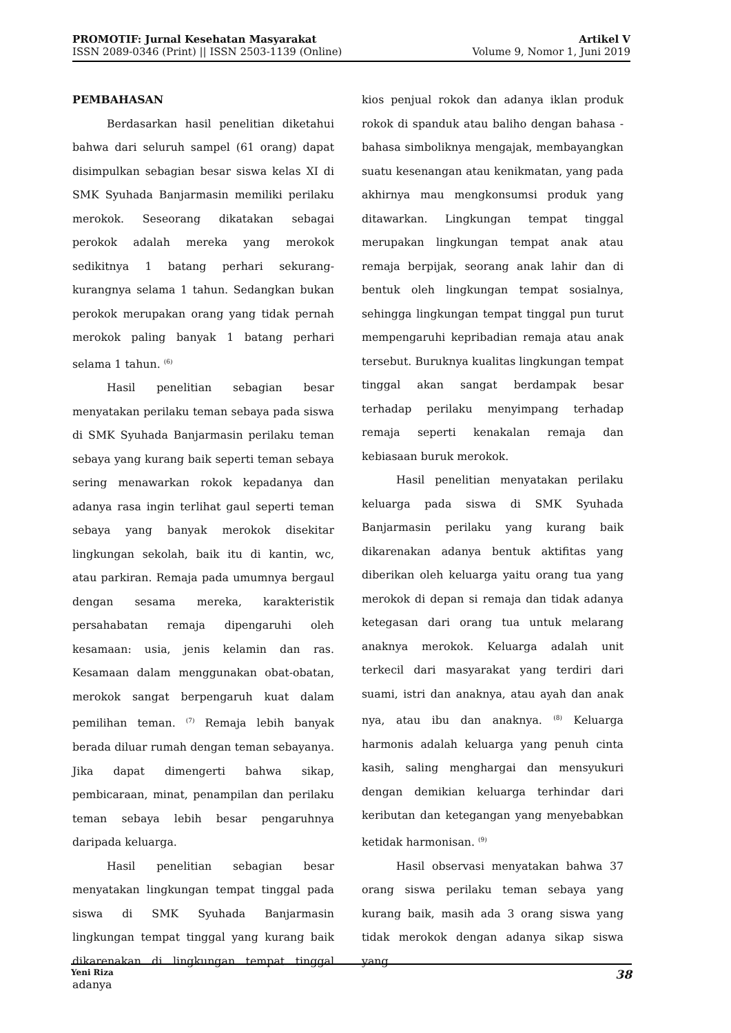PROMOTIF: Jurnal Kesehatan Masyarakat
ISSN 2089-0346 (Print) || ISSN 2503-1139 (Online)
Artikel V
Volume 9, Nomor 1, Juni 2019
PEMBAHASAN
Berdasarkan hasil penelitian diketahui bahwa dari seluruh sampel (61 orang) dapat disimpulkan sebagian besar siswa kelas XI di SMK Syuhada Banjarmasin memiliki perilaku merokok. Seseorang dikatakan sebagai perokok adalah mereka yang merokok sedikitnya 1 batang perhari sekurang-kurangnya selama 1 tahun. Sedangkan bukan perokok merupakan orang yang tidak pernah merokok paling banyak 1 batang perhari selama 1 tahun. <sup>(6)</sup>
Hasil penelitian sebagian besar menyatakan perilaku teman sebaya pada siswa di SMK Syuhada Banjarmasin perilaku teman sebaya yang kurang baik seperti teman sebaya sering menawarkan rokok kepadanya dan adanya rasa ingin terlihat gaul seperti teman sebaya yang banyak merokok disekitar lingkungan sekolah, baik itu di kantin, wc, atau parkiran. Remaja pada umumnya bergaul dengan sesama mereka, karakteristik persahabatan remaja dipengaruhi oleh kesamaan: usia, jenis kelamin dan ras. Kesamaan dalam menggunakan obat-obatan, merokok sangat berpengaruh kuat dalam pemilihan teman. <sup>(7)</sup> Remaja lebih banyak berada diluar rumah dengan teman sebayanya. Jika dapat dimengerti bahwa sikap, pembicaraan, minat, penampilan dan perilaku teman sebaya lebih besar pengaruhnya daripada keluarga.
Hasil penelitian sebagian besar menyatakan lingkungan tempat tinggal pada siswa di SMK Syuhada Banjarmasin lingkungan tempat tinggal yang kurang baik dikarenakan di lingkungan tempat tinggal adanya
kios penjual rokok dan adanya iklan produk rokok di spanduk atau baliho dengan bahasa -bahasa simboliknya mengajak, membayangkan suatu kesenangan atau kenikmatan, yang pada akhirnya mau mengkonsumsi produk yang ditawarkan. Lingkungan tempat tinggal merupakan lingkungan tempat anak atau remaja berpijak, seorang anak lahir dan di bentuk oleh lingkungan tempat sosialnya, sehingga lingkungan tempat tinggal pun turut mempengaruhi kepribadian remaja atau anak tersebut. Buruknya kualitas lingkungan tempat tinggal akan sangat berdampak besar terhadap perilaku menyimpang terhadap remaja seperti kenakalan remaja dan kebiasaan buruk merokok.
Hasil penelitian menyatakan perilaku keluarga pada siswa di SMK Syuhada Banjarmasin perilaku yang kurang baik dikarenakan adanya bentuk aktifitas yang diberikan oleh keluarga yaitu orang tua yang merokok di depan si remaja dan tidak adanya ketegasan dari orang tua untuk melarang anaknya merokok. Keluarga adalah unit terkecil dari masyarakat yang terdiri dari suami, istri dan anaknya, atau ayah dan anak nya, atau ibu dan anaknya. <sup>(8)</sup> Keluarga harmonis adalah keluarga yang penuh cinta kasih, saling menghargai dan mensyukuri dengan demikian keluarga terhindar dari keributan dan ketegangan yang menyebabkan ketidak harmonisan. <sup>(9)</sup>
Hasil observasi menyatakan bahwa 37 orang siswa perilaku teman sebaya yang kurang baik, masih ada 3 orang siswa yang tidak merokok dengan adanya sikap siswa yang
Yeni Riza 38